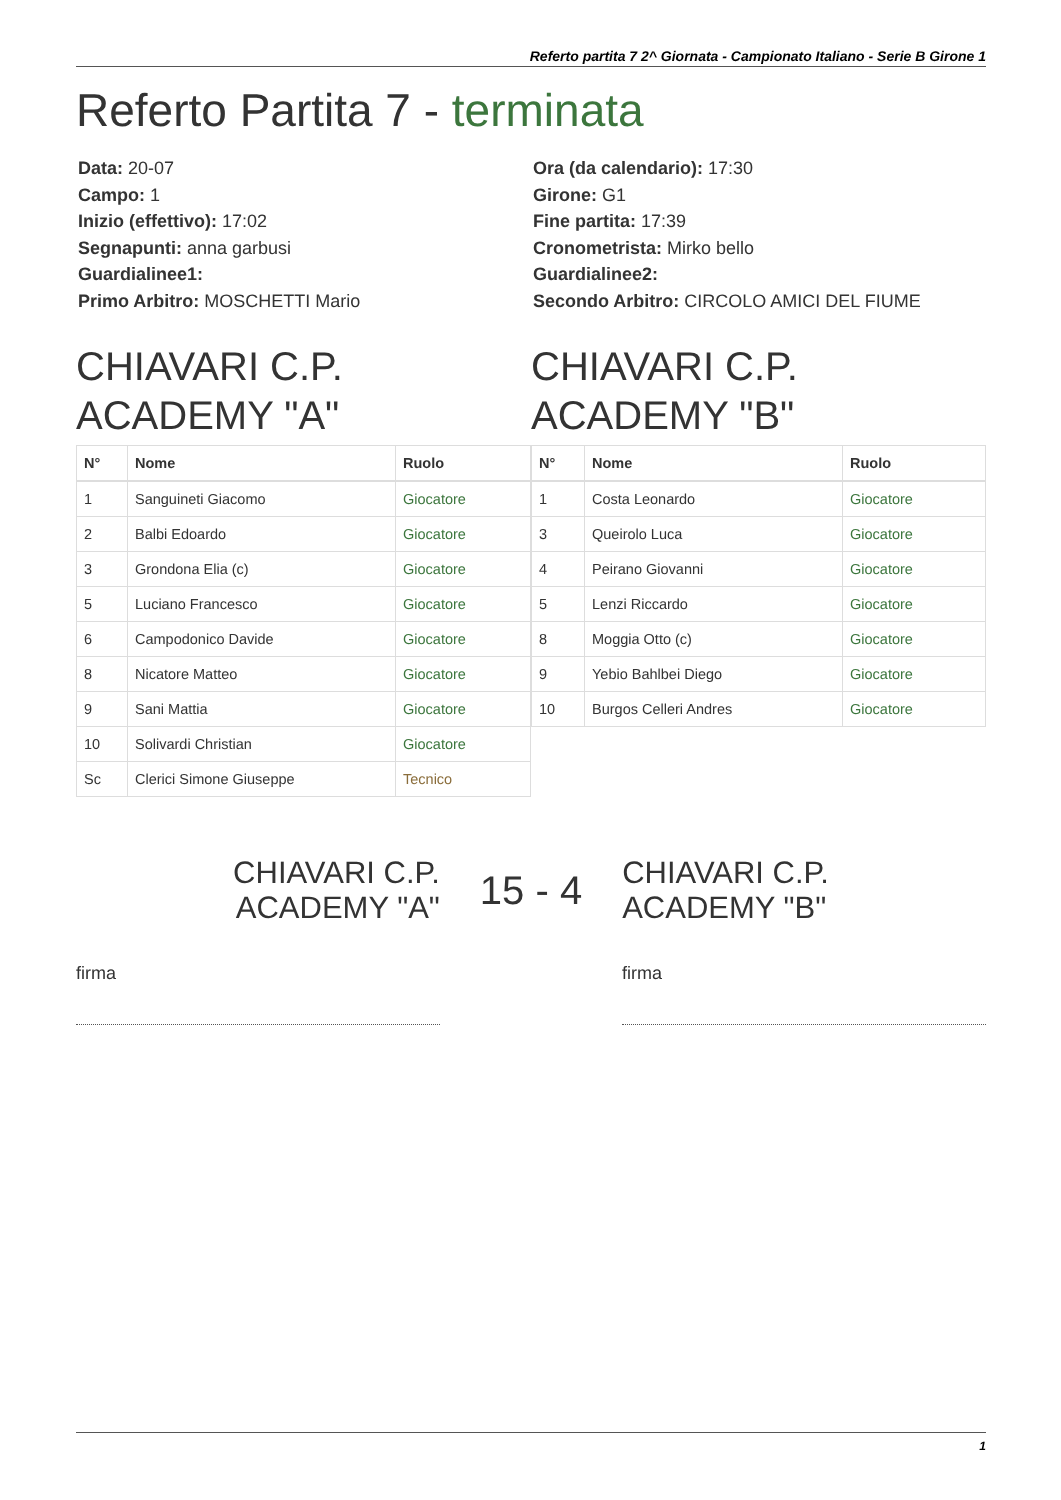Referto partita 7 2^ Giornata - Campionato Italiano - Serie B Girone 1
Referto Partita 7 - terminata
Data: 20-07
Campo: 1
Inizio (effettivo): 17:02
Segnapunti: anna garbusi
Guardialinee1:
Primo Arbitro: MOSCHETTI Mario
Ora (da calendario): 17:30
Girone: G1
Fine partita: 17:39
Cronometrista: Mirko bello
Guardialinee2:
Secondo Arbitro: CIRCOLO AMICI DEL FIUME
CHIAVARI C.P. ACADEMY "A"
| N° | Nome | Ruolo |
| --- | --- | --- |
| 1 | Sanguineti Giacomo | Giocatore |
| 2 | Balbi Edoardo | Giocatore |
| 3 | Grondona Elia (c) | Giocatore |
| 5 | Luciano Francesco | Giocatore |
| 6 | Campodonico Davide | Giocatore |
| 8 | Nicatore Matteo | Giocatore |
| 9 | Sani Mattia | Giocatore |
| 10 | Solivardi Christian | Giocatore |
| Sc | Clerici Simone Giuseppe | Tecnico |
CHIAVARI C.P. ACADEMY "B"
| N° | Nome | Ruolo |
| --- | --- | --- |
| 1 | Costa Leonardo | Giocatore |
| 3 | Queirolo Luca | Giocatore |
| 4 | Peirano Giovanni | Giocatore |
| 5 | Lenzi Riccardo | Giocatore |
| 8 | Moggia Otto (c) | Giocatore |
| 9 | Yebio Bahlbei Diego | Giocatore |
| 10 | Burgos Celleri Andres | Giocatore |
CHIAVARI C.P.
ACADEMY "A"
15 - 4
CHIAVARI C.P.
ACADEMY "B"
firma firma
1